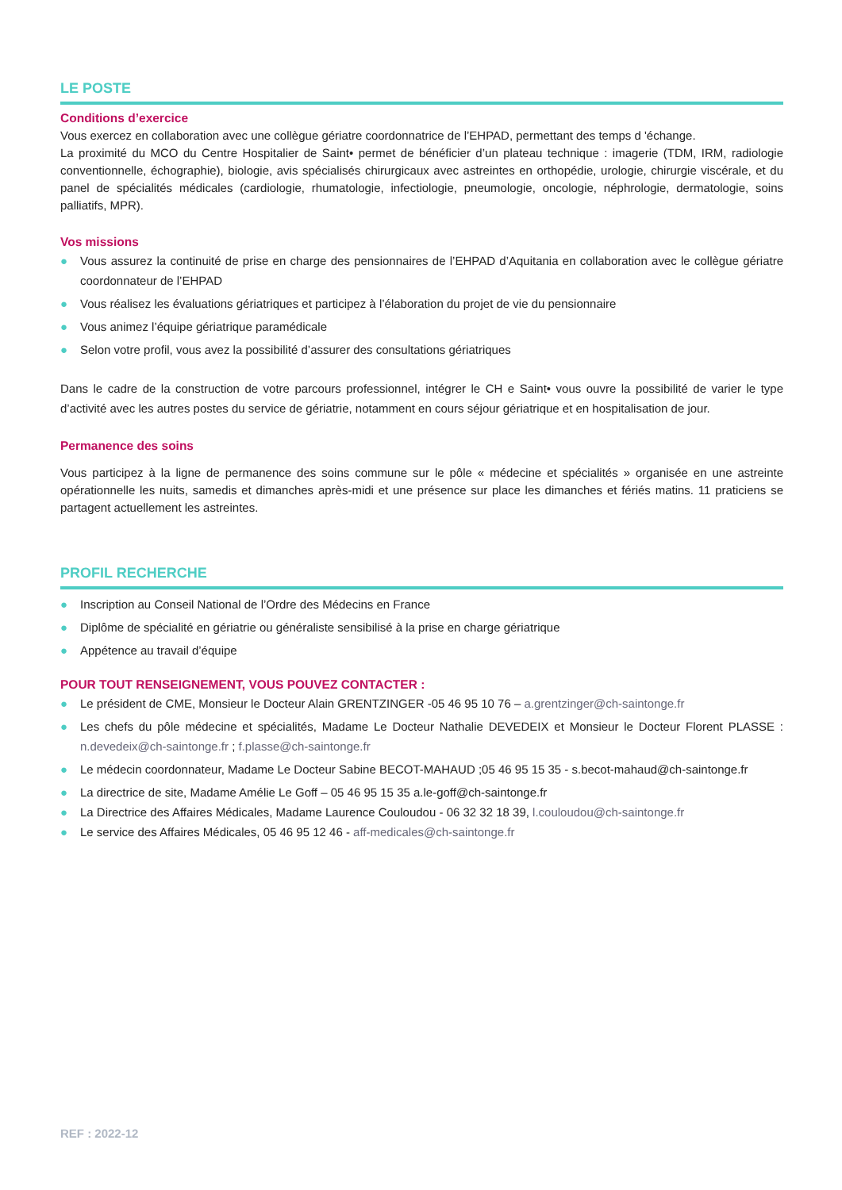LE POSTE
Conditions d’exercice
Vous exercez en collaboration avec une collègue gériatre coordonnatrice de l’EHPAD, permettant des temps d 'échange.
La proximité du MCO du Centre Hospitalier de Saint• permet de bénéficier d’un plateau technique : imagerie (TDM, IRM, radiologie conventionnelle, échographie), biologie, avis spécialisés chirurgicaux avec astreintes en orthopédie, urologie, chirurgie viscérale, et du panel de spécialités médicales (cardiologie, rhumatologie, infectiologie, pneumologie, oncologie, néphrologie, dermatologie, soins palliatifs, MPR).
Vos missions
● Vous assurez la continuité de prise en charge des pensionnaires de l’EHPAD d’Aquitania en collaboration avec le collègue gériatre coordonnateur de l’EHPAD
● Vous réalisez les évaluations gériatriques et participez à l’élaboration du projet de vie du pensionnaire
● Vous animez l’équipe gériatrique paramédicale
● Selon votre profil, vous avez la possibilité d’assurer des consultations gériatriques
Dans le cadre de la construction de votre parcours professionnel, intégrer le CH e Saint• vous ouvre la possibilité de varier le type d’activité avec les autres postes du service de gériatrie, notamment en cours séjour gériatrique et en hospitalisation de jour.
Permanence des soins
Vous participez à la ligne de permanence des soins commune sur le pôle « médecine et spécialités » organisée en une astreinte opérationnelle les nuits, samedis et dimanches après-midi et une présence sur place les dimanches et fériés matins. 11 praticiens se partagent actuellement les astreintes.
PROFIL RECHERCHE
● Inscription au Conseil National de l’Ordre des Médecins en France
● Diplôme de spécialité en gériatrie ou généraliste sensibilisé à la prise en charge gériatrique
● Appétence au travail d’équipe
POUR TOUT RENSEIGNEMENT, VOUS POUVEZ CONTACTER :
● Le président de CME, Monsieur le Docteur Alain GRENTZINGER -05 46 95 10 76 – a.grentzinger@ch-saintonge.fr
● Les chefs du pôle médecine et spécialités, Madame Le Docteur Nathalie DEVEDEIX et Monsieur le Docteur Florent PLASSE : n.devedeix@ch-saintonge.fr ; f.plasse@ch-saintonge.fr
● Le médecin coordonnateur, Madame Le Docteur Sabine BECOT-MAHAUD ;05 46 95 15 35 - s.becot-mahaud@ch-saintonge.fr
● La directrice de site, Madame Amélie Le Goff – 05 46 95 15 35 a.le-goff@ch-saintonge.fr
● La Directrice des Affaires Médicales, Madame Laurence Couloudou - 06 32 32 18 39, l.couloudou@ch-saintonge.fr
● Le service des Affaires Médicales, 05 46 95 12 46 - aff-medicales@ch-saintonge.fr
REF : 2022-12